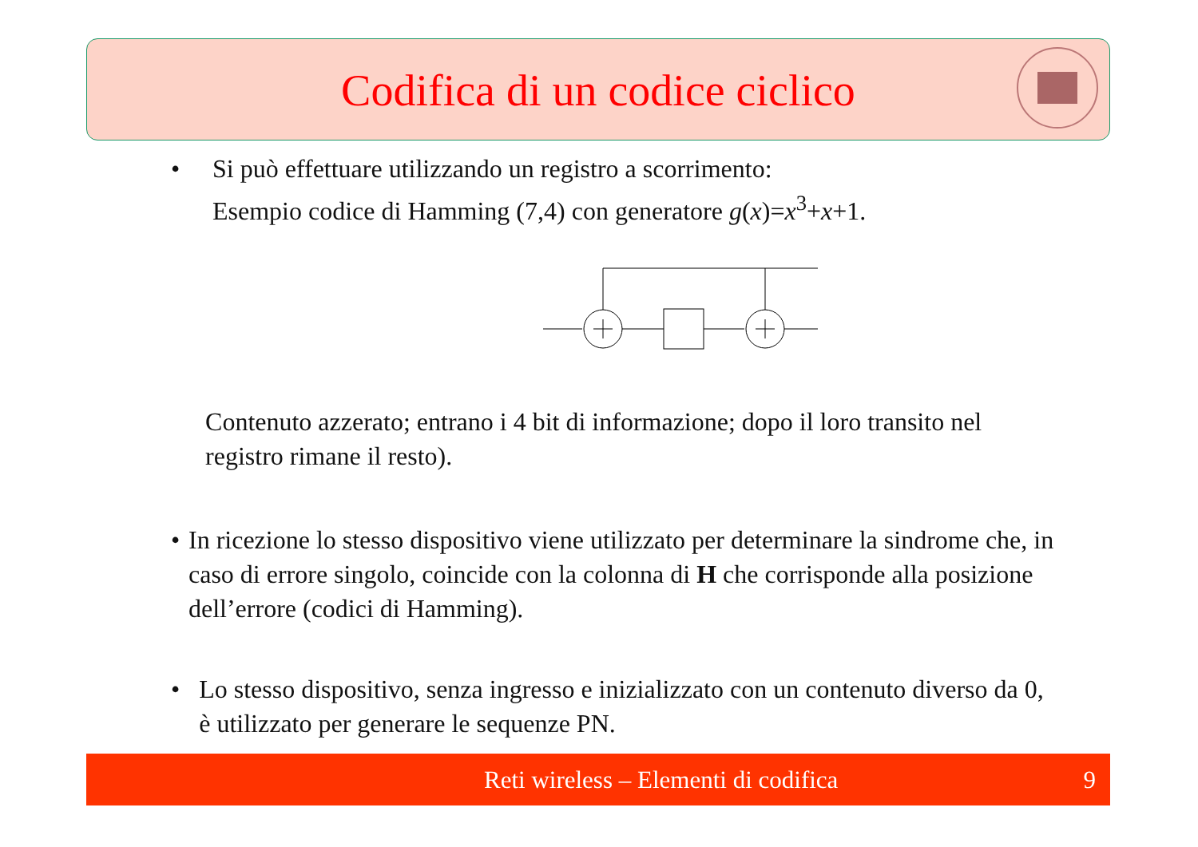Codifica di un codice ciclico
• Si può effettuare utilizzando un registro a scorrimento:
Esempio codice di Hamming (7,4) con generatore g(x)=x<sup>3</sup>+x+1.
Contenuto azzerato; entrano i 4 bit di informazione; dopo il loro transito nel registro rimane il resto).
• In ricezione lo stesso dispositivo viene utilizzato per determinare la sindrome che, in caso di errore singolo, coincide con la colonna di H che corrisponde alla posizione dell’errore (codici di Hamming).
• Lo stesso dispositivo, senza ingresso e inizializzato con un contenuto diverso da 0, è utilizzato per generare le sequenze PN.
Reti wireless – Elementi di codifica 9